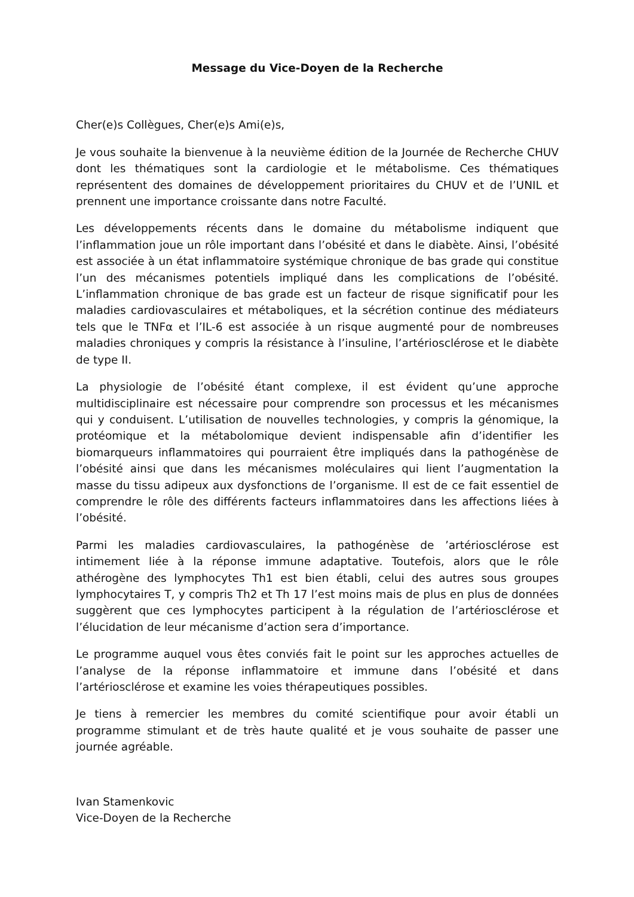Message du Vice-Doyen de la Recherche
Cher(e)s Collègues, Cher(e)s Ami(e)s,
Je vous souhaite la bienvenue à la neuvième édition de la Journée de Recherche CHUV dont les thématiques sont la cardiologie et le métabolisme. Ces thématiques représentent des domaines de développement prioritaires du CHUV et de l’UNIL et prennent une importance croissante dans notre Faculté.
Les développements récents dans le domaine du métabolisme indiquent que l’inflammation joue un rôle important dans l’obésité et dans le diabète. Ainsi, l’obésité est associée à un état inflammatoire systémique chronique de bas grade qui constitue l’un des mécanismes potentiels impliqué dans les complications de l’obésité. L’inflammation chronique de bas grade est un facteur de risque significatif pour les maladies cardiovasculaires et métaboliques, et la sécrétion continue des médiateurs tels que le TNFα et l’IL-6 est associée à un risque augmenté pour de nombreuses maladies chroniques y compris la résistance à l’insuline, l’artériosclérose et le diabète de type II.
La physiologie de l’obésité étant complexe, il est évident qu’une approche multidisciplinaire est nécessaire pour comprendre son processus et les mécanismes qui y conduisent. L’utilisation de nouvelles technologies, y compris la génomique, la protéomique et la métabolomique devient indispensable afin d’identifier les biomarqueurs inflammatoires qui pourraient être impliqués dans la pathogénèse de l’obésité ainsi que dans les mécanismes moléculaires qui lient l’augmentation la masse du tissu adipeux aux dysfonctions de l’organisme. Il est de ce fait essentiel de comprendre le rôle des différents facteurs inflammatoires dans les affections liées à l’obésité.
Parmi les maladies cardiovasculaires, la pathogénèse de ’artériosclérose est intimement liée à la réponse immune adaptative. Toutefois, alors que le rôle athérogène des lymphocytes Th1 est bien établi, celui des autres sous groupes lymphocytaires T, y compris Th2 et Th 17 l’est moins mais de plus en plus de données suggèrent que ces lymphocytes participent à la régulation de l’artériosclérose et l’élucidation de leur mécanisme d’action sera d’importance.
Le programme auquel vous êtes conviés fait le point sur les approches actuelles de l’analyse de la réponse inflammatoire et immune dans l’obésité et dans l’artériosclérose et examine les voies thérapeutiques possibles.
Je tiens à remercier les membres du comité scientifique pour avoir établi un programme stimulant et de très haute qualité et je vous souhaite de passer une journée agréable.
Ivan Stamenkovic
Vice-Doyen de la Recherche